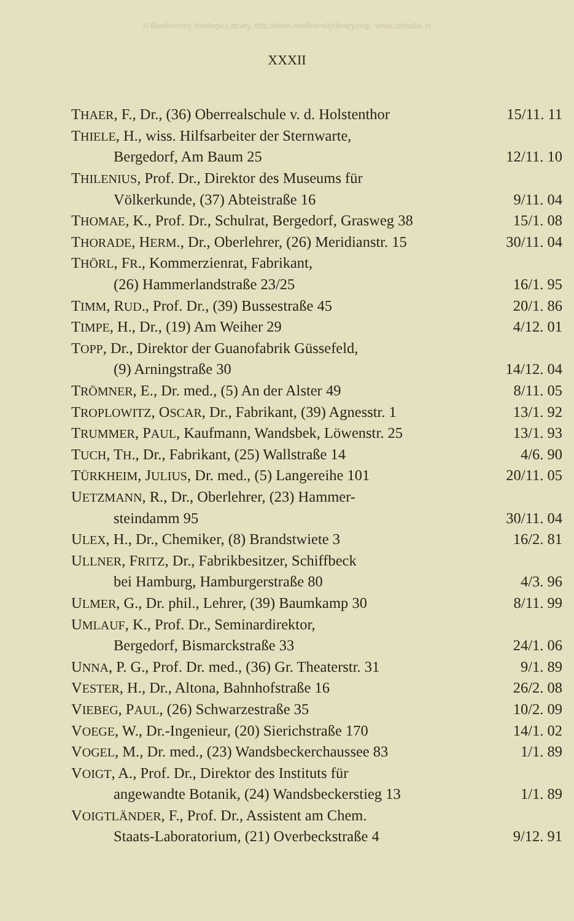© Biodiversity Heritage Library, http://www.biodiversitylibrary.org/; www.zobodat.at
XXXII
| T HAER , F., Dr., (36) Oberrealschule v. d. Holstenthor | 15/11. 11 |
| T HIELE , H., wiss. Hilfsarbeiter der Sternwarte, | |
| Bergedorf, Am Baum 25 | 12/11. 10 |
| T HILENIUS , Prof. Dr., Direktor des Museums für | |
| Völkerkunde, (37) Abteistraße 16 | 9/11. 04 |
| T HOMAE , K., Prof. Dr., Schulrat, Bergedorf, Grasweg 38 | 15/1. 08 |
| T HORADE , H ERM ., Dr., Oberlehrer, (26) Meridianstr. 15 | 30/11. 04 |
| T HÖRL , F R ., Kommerzienrat, Fabrikant, | |
| (26) Hammerlandstraße 23/25 | 16/1. 95 |
| T IMM , R UD ., Prof. Dr., (39) Bussestraße 45 | 20/1. 86 |
| T IMPE , H., Dr., (19) Am Weiher 29 | 4/12. 01 |
| T OPP , Dr., Direktor der Guanofabrik Güssefeld, | |
| (9) Arningstraße 30 | 14/12. 04 |
| T RÖMNER , E., Dr. med., (5) An der Alster 49 | 8/11. 05 |
| T ROPLOWITZ , O SCAR , Dr., Fabrikant, (39) Agnesstr. 1 | 13/1. 92 |
| T RUMMER , P AUL , Kaufmann, Wandsbek, Löwenstr. 25 | 13/1. 93 |
| T UCH , T H ., Dr., Fabrikant, (25) Wallstraße 14 | 4/6. 90 |
| T ÜRKHEIM , J ULIUS , Dr. med., (5) Langereihe 101 | 20/11. 05 |
| U ETZMANN , R., Dr., Oberlehrer, (23) Hammer- | |
| steindamm 95 | 30/11. 04 |
| U LEX , H., Dr., Chemiker, (8) Brandstwiete 3 | 16/2. 81 |
| U LLNER , F RITZ , Dr., Fabrikbesitzer, Schiffbeck | |
| bei Hamburg, Hamburgerstraße 80 | 4/3. 96 |
| U LMER , G., Dr. phil., Lehrer, (39) Baumkamp 30 | 8/11. 99 |
| U MLAUF , K., Prof. Dr., Seminardirektor, | |
| Bergedorf, Bismarckstraße 33 | 24/1. 06 |
| U NNA , P. G., Prof. Dr. med., (36) Gr. Theaterstr. 31 | 9/1. 89 |
| V ESTER , H., Dr., Altona, Bahnhofstraße 16 | 26/2. 08 |
| V IEBEG , P AUL , (26) Schwarzestraße 35 | 10/2. 09 |
| V OEGE , W., Dr.-Ingenieur, (20) Sierichstraße 170 | 14/1. 02 |
| V OGEL , M., Dr. med., (23) Wandsbeckerchaussee 83 | 1/1. 89 |
| V OIGT , A., Prof. Dr., Direktor des Instituts für | |
| angewandte Botanik, (24) Wandsbeckerstieg 13 | 1/1. 89 |
| V OIGTLÄNDER , F., Prof. Dr., Assistent am Chem. | |
| Staats-Laboratorium, (21) Overbeckstraße 4 | 9/12. 91 |